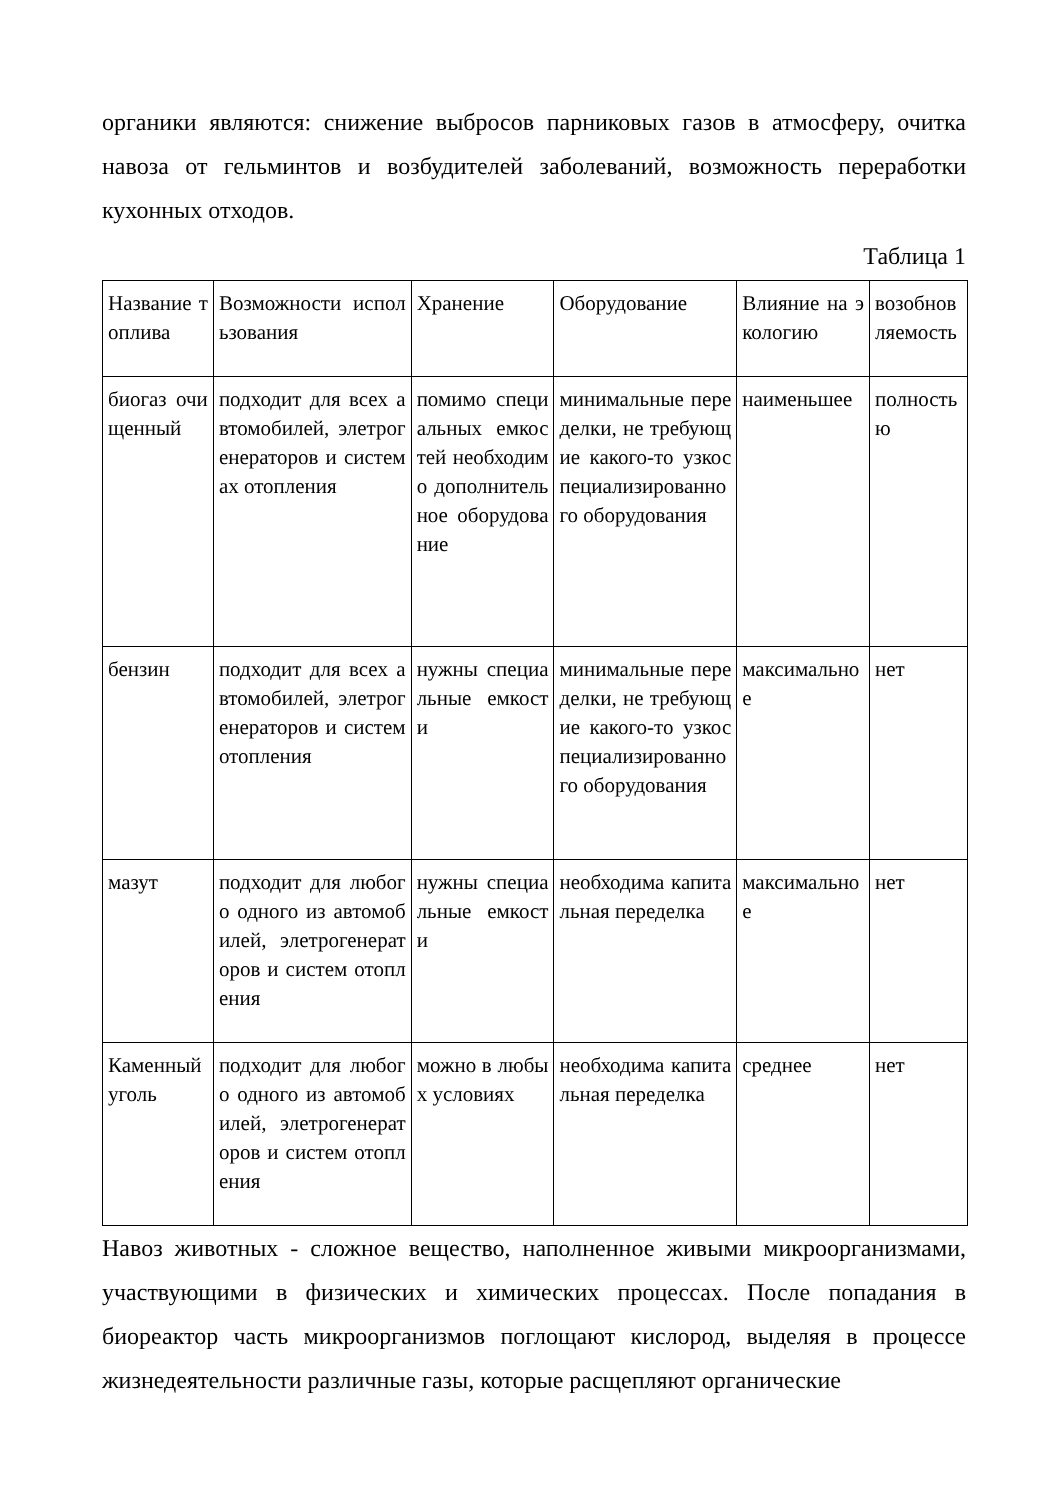органики являются: снижение выбросов парниковых газов в атмосферу, очитка навоза от гельминтов и возбудителей заболеваний, возможность переработки кухонных отходов.
Таблица 1
| Название топлива | Возможности использования | Хранение | Оборудование | Влияние на экологию | возобновляемость |
| биогаз очищенный | подходит для всех автомобилей, элетрогенераторов и системах отопления | помимо специальных емкостей необходимо дополнительное оборудование | минимальные переделки, не требующие какого-то узкоспециализированного оборудования | наименьшее | полностью |
| бензин | подходит для всех автомобилей, элетрогенераторов и систем отопления | нужны специальные емкости | минимальные переделки, не требующие какого-то узкоспециализированного оборудования | максимальное | нет |
| мазут | подходит для любого одного из автомобилей, элетрогенераторов и систем отопления | нужны специальные емкости | необходима капитальная переделка | максимальное | нет |
| Каменный уголь | подходит для любого одного из автомобилей, элетрогенераторов и систем отопления | можно в любых условиях | необходима капитальная переделка | среднее | нет |
Навоз животных - сложное вещество, наполненное живыми микроорганизмами, участвующими в физических и химических процессах. После попадания в биореактор часть микроорганизмов поглощают кислород, выделяя в процессе жизнедеятельности различные газы, которые расщепляют органические